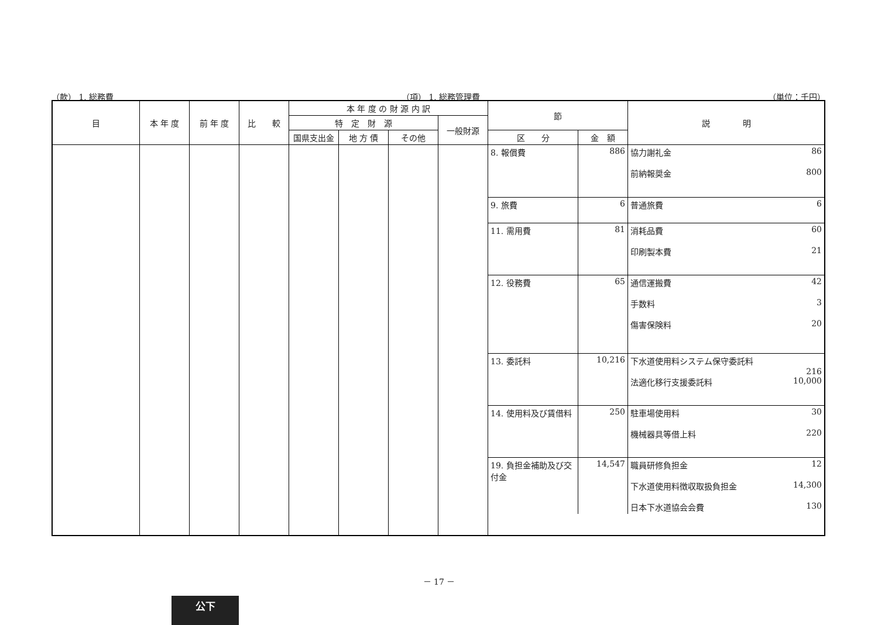（款） 1. 総務費 （項） 1. 総務管理費 （単位：千円）
| 目 | 本 年 度 | 前 年 度 | 比 較 | 本 年 度 の 財 源 内 訳 | | | | 節 | | 説 明 |
| --- | --- | --- | --- | --- | --- | --- | --- | --- | --- | --- |
| | | | | 特 定 財 源 | | | 一般財源 | | | |
| | | | | 国県支出金 | 地 方 債 | その他 | | 区 分 | 金 額 | |
| | | | | | | | | / 8. 報償費 / 886 / 協力謝礼金 86 前納報奨金 800 / / 9. 旅費 / 6 / 普通旅費 6 / / 11. 需用費 / 81 / 消耗品費 60 印刷製本費 21 / / 12. 役務費 / 65 / 通信運搬費 42 手数料 3 傷害保険料 20 / / 13. 委託料 / 10,216 / 下水道使用料システム保守委託料 216 法適化移行支援委託料 10,000 / / 14. 使用料及び賃借料 / 250 / 駐車場使用料 30 機械器具等借上料 220 / / 19. 負担金補助及び交付金 / 14,547 / 職員研修負担金 12 下水道使用料徴収取扱負担金 14,300 日本下水道協会会費 130 / | | |
－ 17 －
公下